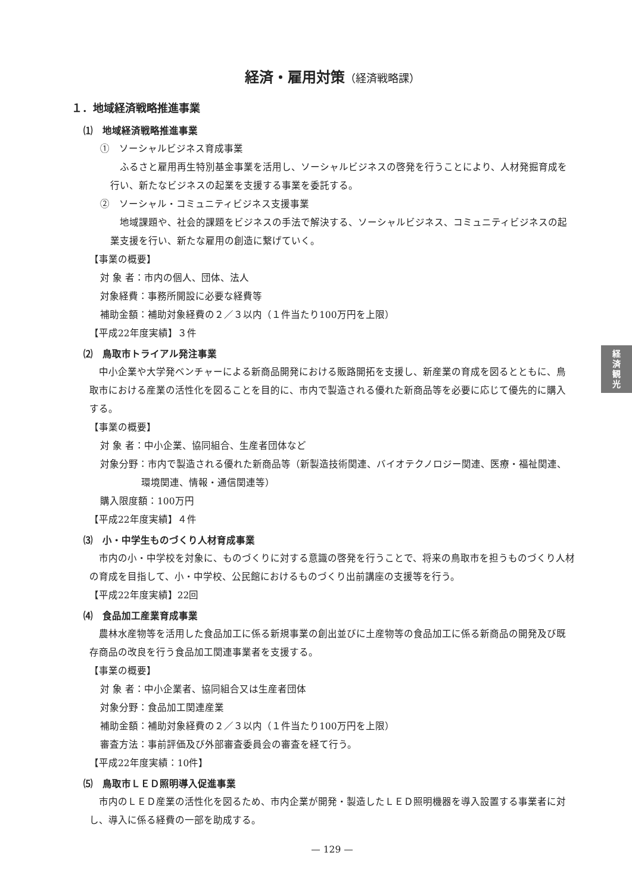経済・雇用対策（経済戦略課）
１．地域経済戦略推進事業
⑴　地域経済戦略推進事業
①　ソーシャルビジネス育成事業
ふるさと雇用再生特別基金事業を活用し、ソーシャルビジネスの啓発を行うことにより、人材発掘育成を行い、新たなビジネスの起業を支援する事業を委託する。
②　ソーシャル・コミュニティビジネス支援事業
地域課題や、社会的課題をビジネスの手法で解決する、ソーシャルビジネス、コミュニティビジネスの起業支援を行い、新たな雇用の創造に繋げていく。
【事業の概要】
対 象 者：市内の個人、団体、法人
対象経費：事務所開設に必要な経費等
補助金額：補助対象経費の２／３以内（１件当たり100万円を上限）
【平成22年度実績】３件
⑵　鳥取市トライアル発注事業
中小企業や大学発ベンチャーによる新商品開発における販路開拓を支援し、新産業の育成を図るとともに、鳥取市における産業の活性化を図ることを目的に、市内で製造される優れた新商品等を必要に応じて優先的に購入する。
【事業の概要】
対 象 者：中小企業、協同組合、生産者団体など
対象分野：市内で製造される優れた新商品等（新製造技術関連、バイオテクノロジー関連、医療・福祉関連、環境関連、情報・通信関連等）
購入限度額：100万円
【平成22年度実績】４件
⑶　小・中学生ものづくり人材育成事業
市内の小・中学校を対象に、ものづくりに対する意識の啓発を行うことで、将来の鳥取市を担うものづくり人材の育成を目指して、小・中学校、公民館におけるものづくり出前講座の支援等を行う。
【平成22年度実績】22回
⑷　食品加工産業育成事業
農林水産物等を活用した食品加工に係る新規事業の創出並びに土産物等の食品加工に係る新商品の開発及び既存商品の改良を行う食品加工関連事業者を支援する。
【事業の概要】
対 象 者：中小企業者、協同組合又は生産者団体
対象分野：食品加工関連産業
補助金額：補助対象経費の２／３以内（１件当たり100万円を上限）
審査方法：事前評価及び外部審査委員会の審査を経て行う。
【平成22年度実績：10件】
⑸　鳥取市ＬＥＤ照明導入促進事業
市内のＬＥＤ産業の活性化を図るため、市内企業が開発・製造したＬＥＤ照明機器を導入設置する事業者に対し、導入に係る経費の一部を助成する。
— 129 —
経
済
観
光